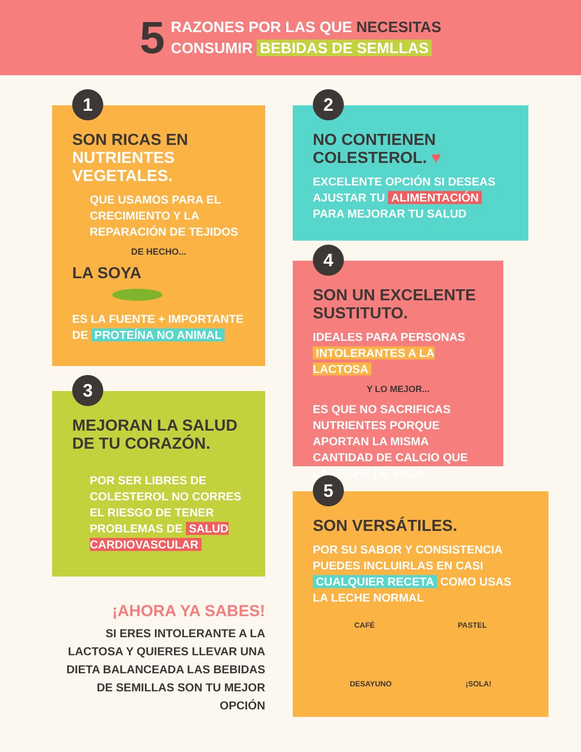5
RAZONES POR LAS QUE NECESITAS
CONSUMIR BEBIDAS DE SEMLLAS
1
SON RICAS EN
NUTRIENTES VEGETALES.
QUE USAMOS PARA EL CRECIMIENTO Y LA REPARACIÓN DE TEJIDOS
DE HECHO...
LA SOYA
ES LA FUENTE + IMPORTANTE DE PROTEÍNA NO ANIMAL
3
MEJORAN LA SALUD
DE TU CORAZÓN.
POR SER LIBRES DE COLESTEROL NO CORRES EL RIESGO DE TENER PROBLEMAS DE SALUD CARDIOVASCULAR
¡AHORA YA SABES!
SI ERES INTOLERANTE A LA LACTOSA Y QUIERES LLEVAR UNA DIETA BALANCEADA LAS BEBIDAS DE SEMILLAS SON TU MEJOR OPCIÓN
2
NO CONTIENEN
COLESTEROL. ♥
EXCELENTE OPCIÓN SI DESEAS AJUSTAR TU ALIMENTACIÓN PARA MEJORAR TU SALUD
4
SON UN EXCELENTE
SUSTITUTO.
IDEALES PARA PERSONAS INTOLERANTES A LA LACTOSA
Y LO MEJOR...
ES QUE NO SACRIFICAS NUTRIENTES PORQUE APORTAN LA MISMA CANTIDAD DE CALCIO QUE LA LECHE DE VACA
5
SON VERSÁTILES.
POR SU SABOR Y CONSISTENCIA PUEDES INCLUIRLAS EN CASI CUALQUIER RECETA COMO USAS LA LECHE NORMAL
CAFÉ PASTEL
DESAYUNO ¡SOLA!